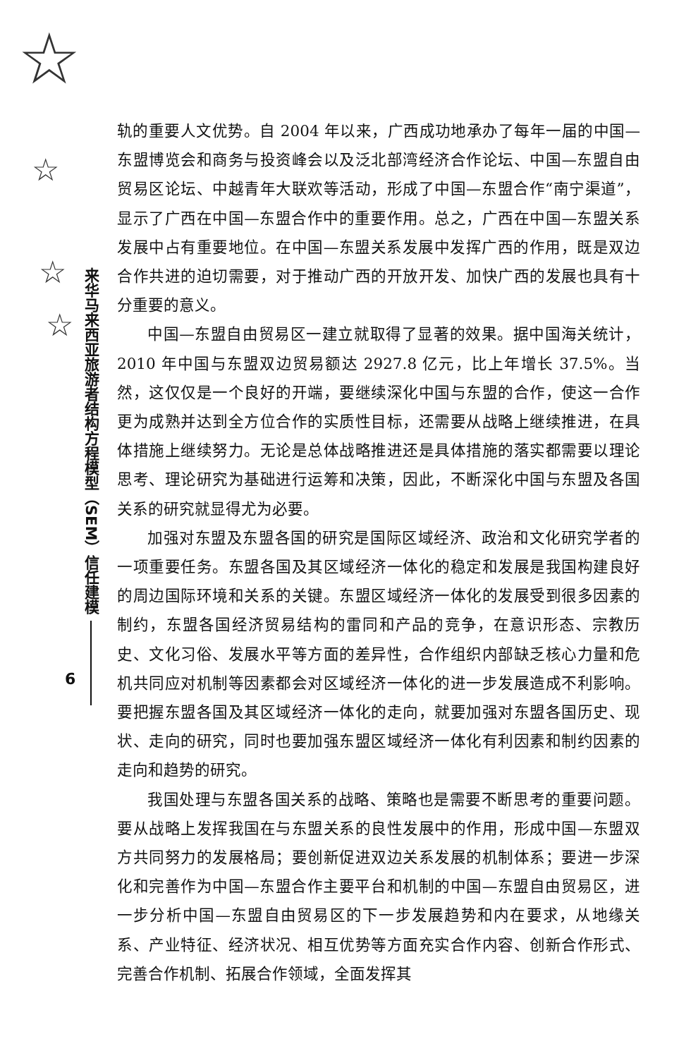☆
☆
☆
☆
来华马来西亚旅游者结构方程模型（SEM）信任建模
6
轨的重要人文优势。自 2004 年以来，广西成功地承办了每年一届的中国—东盟博览会和商务与投资峰会以及泛北部湾经济合作论坛、中国—东盟自由贸易区论坛、中越青年大联欢等活动，形成了中国—东盟合作“南宁渠道”，显示了广西在中国—东盟合作中的重要作用。总之，广西在中国—东盟关系发展中占有重要地位。在中国—东盟关系发展中发挥广西的作用，既是双边合作共进的迫切需要，对于推动广西的开放开发、加快广西的发展也具有十分重要的意义。
中国—东盟自由贸易区一建立就取得了显著的效果。据中国海关统计，2010 年中国与东盟双边贸易额达 2927.8 亿元，比上年增长 37.5%。当然，这仅仅是一个良好的开端，要继续深化中国与东盟的合作，使这一合作更为成熟并达到全方位合作的实质性目标，还需要从战略上继续推进，在具体措施上继续努力。无论是总体战略推进还是具体措施的落实都需要以理论思考、理论研究为基础进行运筹和决策，因此，不断深化中国与东盟及各国关系的研究就显得尤为必要。
加强对东盟及东盟各国的研究是国际区域经济、政治和文化研究学者的一项重要任务。东盟各国及其区域经济一体化的稳定和发展是我国构建良好的周边国际环境和关系的关键。东盟区域经济一体化的发展受到很多因素的制约，东盟各国经济贸易结构的雷同和产品的竞争，在意识形态、宗教历史、文化习俗、发展水平等方面的差异性，合作组织内部缺乏核心力量和危机共同应对机制等因素都会对区域经济一体化的进一步发展造成不利影响。要把握东盟各国及其区域经济一体化的走向，就要加强对东盟各国历史、现状、走向的研究，同时也要加强东盟区域经济一体化有利因素和制约因素的走向和趋势的研究。
我国处理与东盟各国关系的战略、策略也是需要不断思考的重要问题。要从战略上发挥我国在与东盟关系的良性发展中的作用，形成中国—东盟双方共同努力的发展格局；要创新促进双边关系发展的机制体系；要进一步深化和完善作为中国—东盟合作主要平台和机制的中国—东盟自由贸易区，进一步分析中国—东盟自由贸易区的下一步发展趋势和内在要求，从地缘关系、产业特征、经济状况、相互优势等方面充实合作内容、创新合作形式、完善合作机制、拓展合作领域，全面发挥其